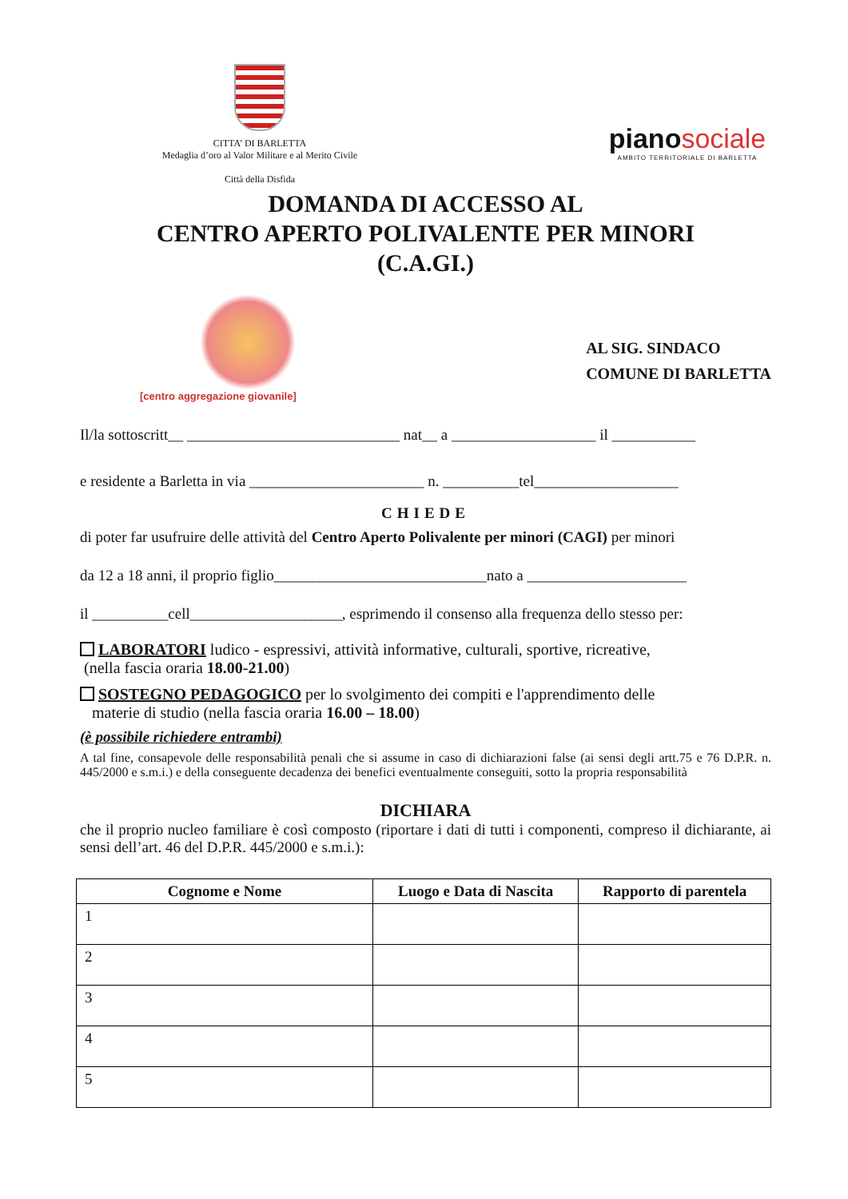CITTA’ DI BARLETTA
Medaglia d’oro al Valor Militare e al Merito Civile
Città della Disfida
piano sociale
AMBITO TERRITORIALE DI BARLETTA
DOMANDA DI ACCESSO AL
CENTRO APERTO POLIVALENTE PER MINORI
(C.A.GI.)
[centro aggregazione giovanile]
AL SIG. SINDACO
COMUNE DI BARLETTA
Il/la sottoscritt__ ____________________________ nat__ a ___________________ il ___________
e residente a Barletta in via _______________________ n. __________tel___________________
CHIEDE
di poter far usufruire delle attività del Centro Aperto Polivalente per minori (CAGI) per minori
da 12 a 18 anni, il proprio figlio____________________________nato a _____________________
il __________cell____________________, esprimendo il consenso alla frequenza dello stesso per:
LABORATORI ludico - espressivi, attività informative, culturali, sportive, ricreative,
(nella fascia oraria 18.00-21.00)
SOSTEGNO PEDAGOGICO per lo svolgimento dei compiti e l'apprendimento delle
materie di studio (nella fascia oraria 16.00 – 18.00)
(è possibile richiedere entrambi)
A tal fine, consapevole delle responsabilità penali che si assume in caso di dichiarazioni false (ai sensi degli artt.75 e 76 D.P.R. n. 445/2000 e s.m.i.) e della conseguente decadenza dei benefici eventualmente conseguiti, sotto la propria responsabilità
DICHIARA
che il proprio nucleo familiare è così composto (riportare i dati di tutti i componenti, compreso il dichiarante, ai sensi dell’art. 46 del D.P.R. 445/2000 e s.m.i.):
| Cognome e Nome | Luogo e Data di Nascita | Rapporto di parentela |
| --- | --- | --- |
| 1 | | |
| 2 | | |
| 3 | | |
| 4 | | |
| 5 | | |